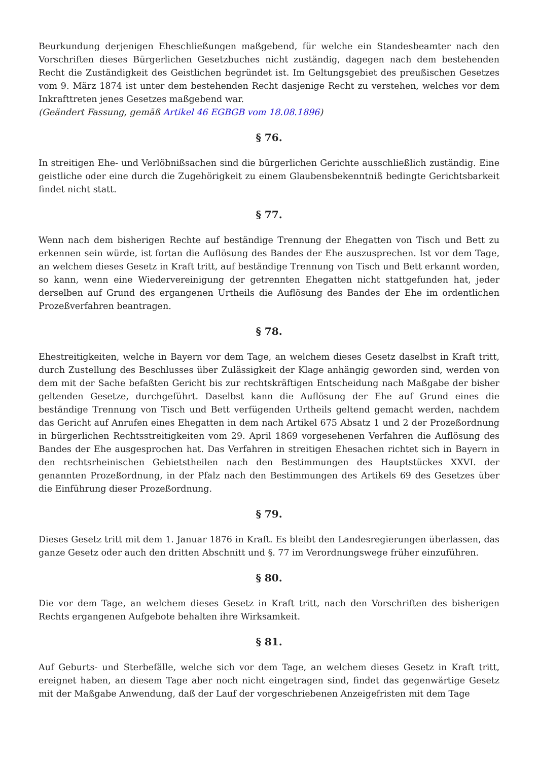Beurkundung derjenigen Eheschließungen maßgebend, für welche ein Standesbeamter nach den Vorschriften dieses Bürgerlichen Gesetzbuches nicht zuständig, dagegen nach dem bestehenden Recht die Zuständigkeit des Geistlichen begründet ist. Im Geltungsgebiet des preußischen Gesetzes vom 9. März 1874 ist unter dem bestehenden Recht dasjenige Recht zu verstehen, welches vor dem Inkrafttreten jenes Gesetzes maßgebend war.
(Geändert Fassung, gemäß Artikel 46 EGBGB vom 18.08.1896)
§ 76.
In streitigen Ehe- und Verlöbnißsachen sind die bürgerlichen Gerichte ausschließlich zuständig. Eine geistliche oder eine durch die Zugehörigkeit zu einem Glaubensbekenntniß bedingte Gerichtsbarkeit findet nicht statt.
§ 77.
Wenn nach dem bisherigen Rechte auf beständige Trennung der Ehegatten von Tisch und Bett zu erkennen sein würde, ist fortan die Auflösung des Bandes der Ehe auszusprechen. Ist vor dem Tage, an welchem dieses Gesetz in Kraft tritt, auf beständige Trennung von Tisch und Bett erkannt worden, so kann, wenn eine Wiedervereinigung der getrennten Ehegatten nicht stattgefunden hat, jeder derselben auf Grund des ergangenen Urtheils die Auflösung des Bandes der Ehe im ordentlichen Prozeßverfahren beantragen.
§ 78.
Ehestreitigkeiten, welche in Bayern vor dem Tage, an welchem dieses Gesetz daselbst in Kraft tritt, durch Zustellung des Beschlusses über Zulässigkeit der Klage anhängig geworden sind, werden von dem mit der Sache befaßten Gericht bis zur rechtskräftigen Entscheidung nach Maßgabe der bisher geltenden Gesetze, durchgeführt. Daselbst kann die Auflösung der Ehe auf Grund eines die beständige Trennung von Tisch und Bett verfügenden Urtheils geltend gemacht werden, nachdem das Gericht auf Anrufen eines Ehegatten in dem nach Artikel 675 Absatz 1 und 2 der Prozeßordnung in bürgerlichen Rechtsstreitigkeiten vom 29. April 1869 vorgesehenen Verfahren die Auflösung des Bandes der Ehe ausgesprochen hat. Das Verfahren in streitigen Ehesachen richtet sich in Bayern in den rechtsrheinischen Gebietstheilen nach den Bestimmungen des Hauptstückes XXVI. der genannten Prozeßordnung, in der Pfalz nach den Bestimmungen des Artikels 69 des Gesetzes über die Einführung dieser Prozeßordnung.
§ 79.
Dieses Gesetz tritt mit dem 1. Januar 1876 in Kraft. Es bleibt den Landesregierungen überlassen, das ganze Gesetz oder auch den dritten Abschnitt und §. 77 im Verordnungswege früher einzuführen.
§ 80.
Die vor dem Tage, an welchem dieses Gesetz in Kraft tritt, nach den Vorschriften des bisherigen Rechts ergangenen Aufgebote behalten ihre Wirksamkeit.
§ 81.
Auf Geburts- und Sterbefälle, welche sich vor dem Tage, an welchem dieses Gesetz in Kraft tritt, ereignet haben, an diesem Tage aber noch nicht eingetragen sind, findet das gegenwärtige Gesetz mit der Maßgabe Anwendung, daß der Lauf der vorgeschriebenen Anzeigefristen mit dem Tage